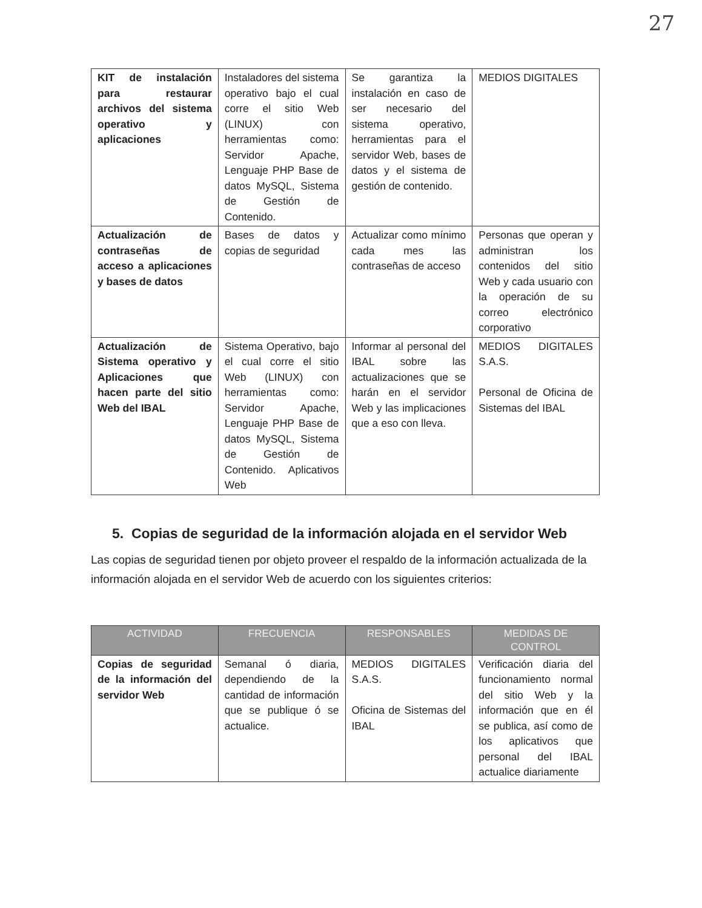27
| KIT de instalación para restaurar archivos del sistema operativo y aplicaciones | Instaladores del sistema operativo bajo el cual corre el sitio Web (LINUX) con herramientas como: Servidor Apache, Lenguaje PHP Base de datos MySQL, Sistema de Gestión de Contenido. | Se garantiza la instalación en caso de ser necesario del sistema operativo, herramientas para el servidor Web, bases de datos y el sistema de gestión de contenido. | MEDIOS DIGITALES |
| Actualización de contraseñas de acceso a aplicaciones y bases de datos | Bases de datos y copias de seguridad | Actualizar como mínimo cada mes las contraseñas de acceso | Personas que operan y administran los contenidos del sitio Web y cada usuario con la operación de su correo electrónico corporativo |
| Actualización de Sistema operativo y Aplicaciones que hacen parte del sitio Web del IBAL | Sistema Operativo, bajo el cual corre el sitio Web (LINUX) con herramientas como: Servidor Apache, Lenguaje PHP Base de datos MySQL, Sistema de Gestión de Contenido. Aplicativos Web | Informar al personal del IBAL sobre las actualizaciones que se harán en el servidor Web y las implicaciones que a eso con lleva. | MEDIOS DIGITALES S.A.S. Personal de Oficina de Sistemas del IBAL |
5. Copias de seguridad de la información alojada en el servidor Web
Las copias de seguridad tienen por objeto proveer el respaldo de la información actualizada de la información alojada en el servidor Web de acuerdo con los siguientes criterios:
| ACTIVIDAD | FRECUENCIA | RESPONSABLES | MEDIDAS DE CONTROL |
| --- | --- | --- | --- |
| Copias de seguridad de la información del servidor Web | Semanal ó diaria, dependiendo de la cantidad de información que se publique ó se actualice. | MEDIOS DIGITALES S.A.S. Oficina de Sistemas del IBAL | Verificación diaria del funcionamiento normal del sitio Web y la información que en él se publica, así como de los aplicativos que personal del IBAL actualice diariamente |